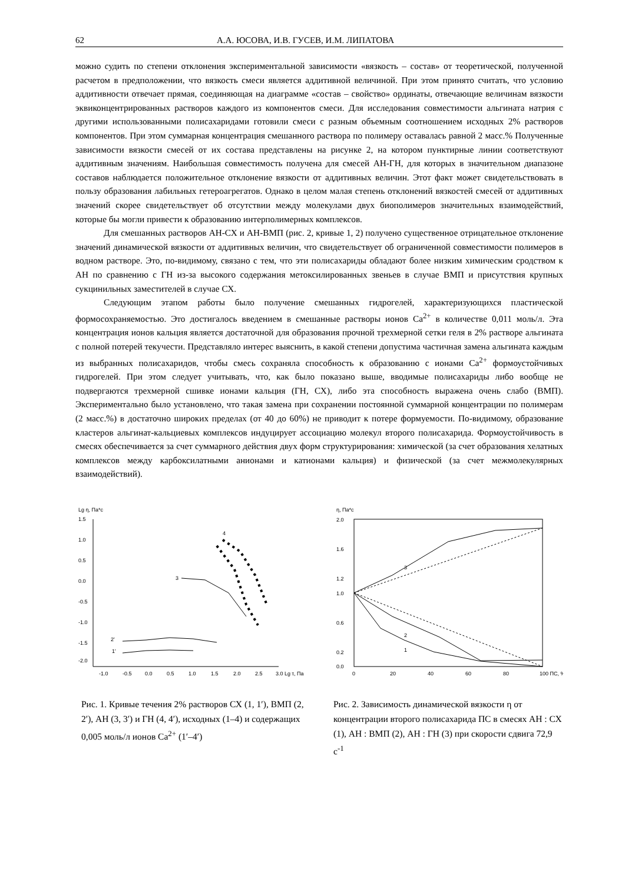62 А.А. ЮСОВА, И.В. ГУСЕВ, И.М. ЛИПАТОВА
можно судить по степени отклонения экспериментальной зависимости «вязкость – состав» от теоретической, полученной расчетом в предположении, что вязкость смеси является аддитивной величиной. При этом принято считать, что условию аддитивности отвечает прямая, соединяющая на диаграмме «состав – свойство» ординаты, отвечающие величинам вязкости эквиконцентрированных растворов каждого из компонентов смеси. Для исследования совместимости альгината натрия с другими использованными полисахаридами готовили смеси с разным объемным соотношением исходных 2% растворов компонентов. При этом суммарная концентрация смешанного раствора по полимеру оставалась равной 2 масс.% Полученные зависимости вязкости смесей от их состава представлены на рисунке 2, на котором пунктирные линии соответствуют аддитивным значениям. Наибольшая совместимость получена для смесей АН-ГН, для которых в значительном диапазоне составов наблюдается положительное отклонение вязкости от аддитивных величин. Этот факт может свидетельствовать в пользу образования лабильных гетероагрегатов. Однако в целом малая степень отклонений вязкостей смесей от аддитивных значений скорее свидетельствует об отсутствии между молекулами двух биополимеров значительных взаимодействий, которые бы могли привести к образованию интерполимерных комплексов.
Для смешанных растворов АН-СХ и АН-ВМП (рис. 2, кривые 1, 2) получено существенное отрицательное отклонение значений динамической вязкости от аддитивных величин, что свидетельствует об ограниченной совместимости полимеров в водном растворе. Это, по-видимому, связано с тем, что эти полисахариды обладают более низким химическим сродством к АН по сравнению с ГН из-за высокого содержания метоксилированных звеньев в случае ВМП и присутствия крупных сукцинильных заместителей в случае СХ.
Следующим этапом работы было получение смешанных гидрогелей, характеризующихся пластической формосохраняемостью. Это достигалось введением в смешанные растворы ионов Ca<sup>2+</sup> в количестве 0,011 моль/л. Эта концентрация ионов кальция является достаточной для образования прочной трехмерной сетки геля в 2% растворе альгината с полной потерей текучести. Представляло интерес выяснить, в какой степени допустима частичная замена альгината каждым из выбранных полисахаридов, чтобы смесь сохраняла способность к образованию с ионами Ca<sup>2+</sup> формоустойчивых гидрогелей. При этом следует учитывать, что, как было показано выше, вводимые полисахариды либо вообще не подвергаются трехмерной сшивке ионами кальция (ГН, СХ), либо эта способность выражена очень слабо (ВМП). Экспериментально было установлено, что такая замена при сохранении постоянной суммарной концентрации по полимерам (2 масс.%) в достаточно широких пределах (от 40 до 60%) не приводит к потере формуемости. По-видимому, образование кластеров альгинат-кальциевых комплексов индуцирует ассоциацию молекул второго полисахарида. Формоустойчивость в смесях обеспечивается за счет суммарного действия двух форм структурирования: химической (за счет образования хелатных комплексов между карбоксилатными анионами и катионами кальция) и физической (за счет межмолекулярных взаимодействий).
Lg η, Па*с
1.5
1.0
0.5
0.0
-0.5
-1.0
-1.5
-2.0
-1.0
-0.5
0.0
0.5
1.0
1.5
2.0
2.5
3.0 Lg τ, Па
3
2'
1'
4
Рис. 1. Кривые течения 2% растворов СХ (1, 1′), ВМП (2, 2′), АН (3, 3′) и ГН (4, 4′), исходных (1–4) и содержащих 0,005 моль/л ионов Ca<sup>2+</sup> (1′–4′)
η, Па*с
2.0
1.6
1.2
1.0
0.6
0.2
0.0
0
20
40
60
80
100 ПС, %
3
2
1
Рис. 2. Зависимость динамической вязкости η от концентрации второго полисахарида ПС в смесях АН : СХ (1), АН : ВМП (2), АН : ГН (3) при скорости сдвига 72,9 с<sup>-1</sup>